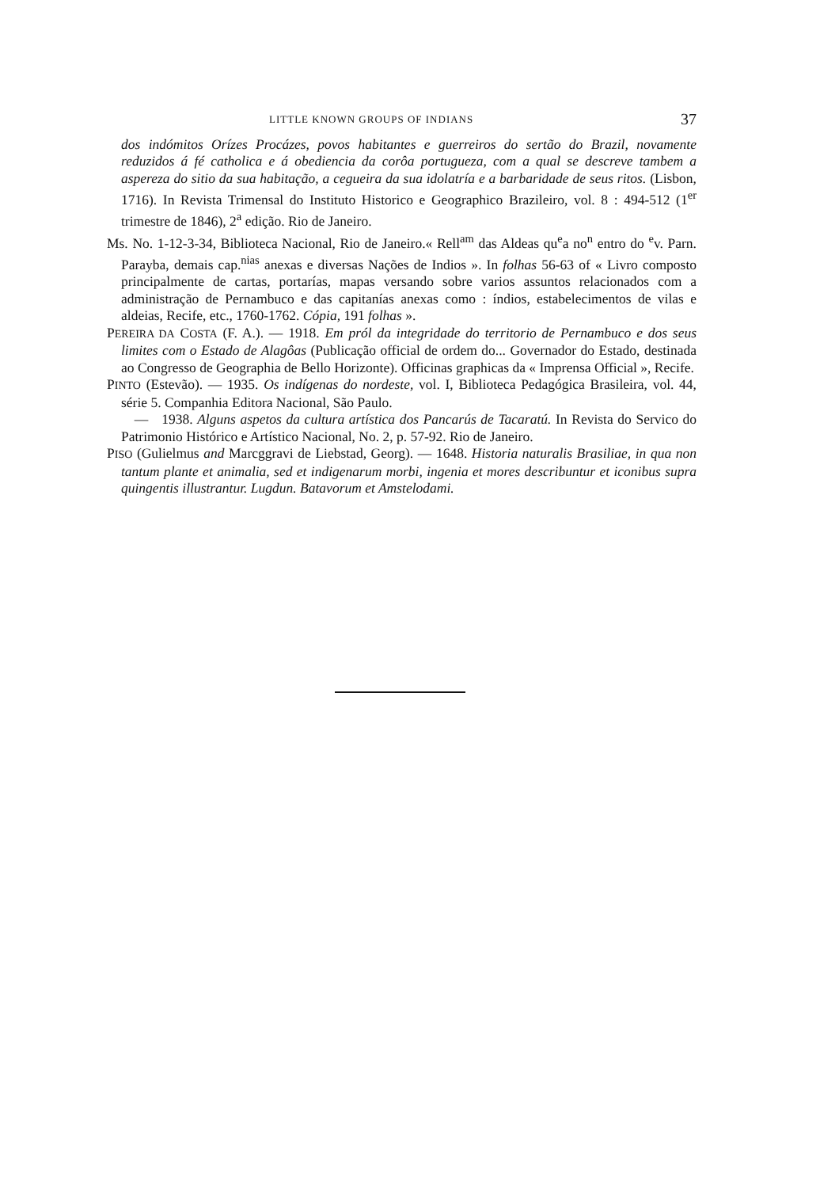LITTLE KNOWN GROUPS OF INDIANS 37
dos indómitos Orízes Procázes, povos habitantes e guerreiros do sertão do Brazil, novamente reduzidos á fé catholica e á obediencia da corôa portugueza, com a qual se descreve tambem a aspereza do sitio da sua habitação, a cegueira da sua idolatría e a barbaridade de seus ritos. (Lisbon, 1716). In Revista Trimensal do Instituto Historico e Geographico Brazileiro, vol. 8 : 494-512 (1<sup>er</sup> trimestre de 1846), 2<sup>a</sup> edição. Rio de Janeiro.
Ms. No. 1-12-3-34, Biblioteca Nacional, Rio de Janeiro.« Rell<sup>am</sup> das Aldeas qu<sup>e</sup>a no<sup>n</sup> entro do <sup>e</sup>v. Parn. Parayba, demais cap.<sup>nias</sup> anexas e diversas Nações de Indios ». In folhas 56-63 of « Livro composto principalmente de cartas, portarías, mapas versando sobre varios assuntos relacionados com a administração de Pernambuco e das capitanías anexas como : índios, estabelecimentos de vilas e aldeias, Recife, etc., 1760-1762. Cópia, 191 folhas ».
PEREIRA DA COSTA (F. A.). — 1918. Em pról da integridade do territorio de Pernambuco e dos seus limites com o Estado de Alagôas (Publicação official de ordem do... Governador do Estado, destinada ao Congresso de Geographia de Bello Horizonte). Officinas graphicas da « Imprensa Official », Recife.
PINTO (Estevão). — 1935. Os indígenas do nordeste, vol. I, Biblioteca Pedagógica Brasileira, vol. 44, série 5. Companhia Editora Nacional, São Paulo.
— 1938. Alguns aspetos da cultura artística dos Pancarús de Tacaratú. In Revista do Servico do Patrimonio Histórico e Artístico Nacional, No. 2, p. 57-92. Rio de Janeiro.
PISO (Gulielmus and Marcggravi de Liebstad, Georg). — 1648. Historia naturalis Brasiliae, in qua non tantum plante et animalia, sed et indigenarum morbi, ingenia et mores describuntur et iconibus supra quingentis illustrantur. Lugdun. Batavorum et Amstelodami.